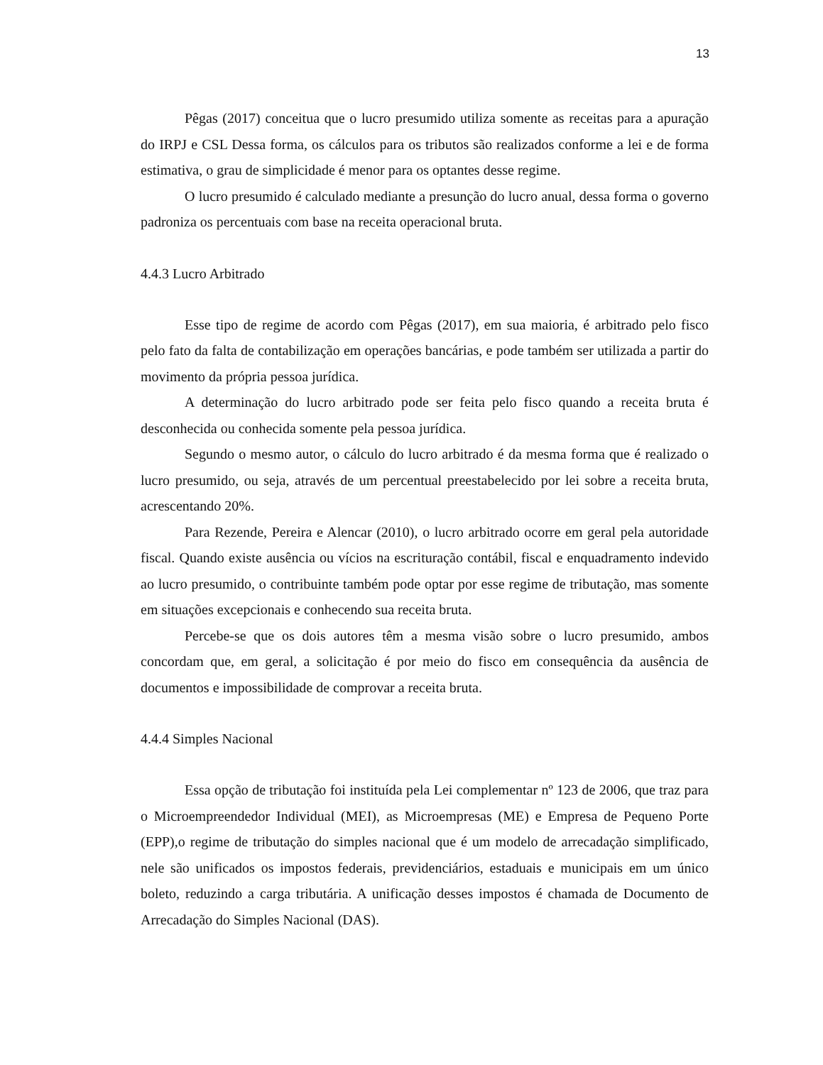13
Pêgas (2017) conceitua que o lucro presumido utiliza somente as receitas para a apuração do IRPJ e CSL Dessa forma, os cálculos para os tributos são realizados conforme a lei e de forma estimativa, o grau de simplicidade é menor para os optantes desse regime.
O lucro presumido é calculado mediante a presunção do lucro anual, dessa forma o governo padroniza os percentuais com base na receita operacional bruta.
4.4.3 Lucro Arbitrado
Esse tipo de regime de acordo com Pêgas (2017), em sua maioria, é arbitrado pelo fisco pelo fato da falta de contabilização em operações bancárias, e pode também ser utilizada a partir do movimento da própria pessoa jurídica.
A determinação do lucro arbitrado pode ser feita pelo fisco quando a receita bruta é desconhecida ou conhecida somente pela pessoa jurídica.
Segundo o mesmo autor, o cálculo do lucro arbitrado é da mesma forma que é realizado o lucro presumido, ou seja, através de um percentual preestabelecido por lei sobre a receita bruta, acrescentando 20%.
Para Rezende, Pereira e Alencar (2010), o lucro arbitrado ocorre em geral pela autoridade fiscal. Quando existe ausência ou vícios na escrituração contábil, fiscal e enquadramento indevido ao lucro presumido, o contribuinte também pode optar por esse regime de tributação, mas somente em situações excepcionais e conhecendo sua receita bruta.
Percebe-se que os dois autores têm a mesma visão sobre o lucro presumido, ambos concordam que, em geral, a solicitação é por meio do fisco em consequência da ausência de documentos e impossibilidade de comprovar a receita bruta.
4.4.4 Simples Nacional
Essa opção de tributação foi instituída pela Lei complementar nº 123 de 2006, que traz para o Microempreendedor Individual (MEI), as Microempresas (ME) e Empresa de Pequeno Porte (EPP),o regime de tributação do simples nacional que é um modelo de arrecadação simplificado, nele são unificados os impostos federais, previdenciários, estaduais e municipais em um único boleto, reduzindo a carga tributária. A unificação desses impostos é chamada de Documento de Arrecadação do Simples Nacional (DAS).